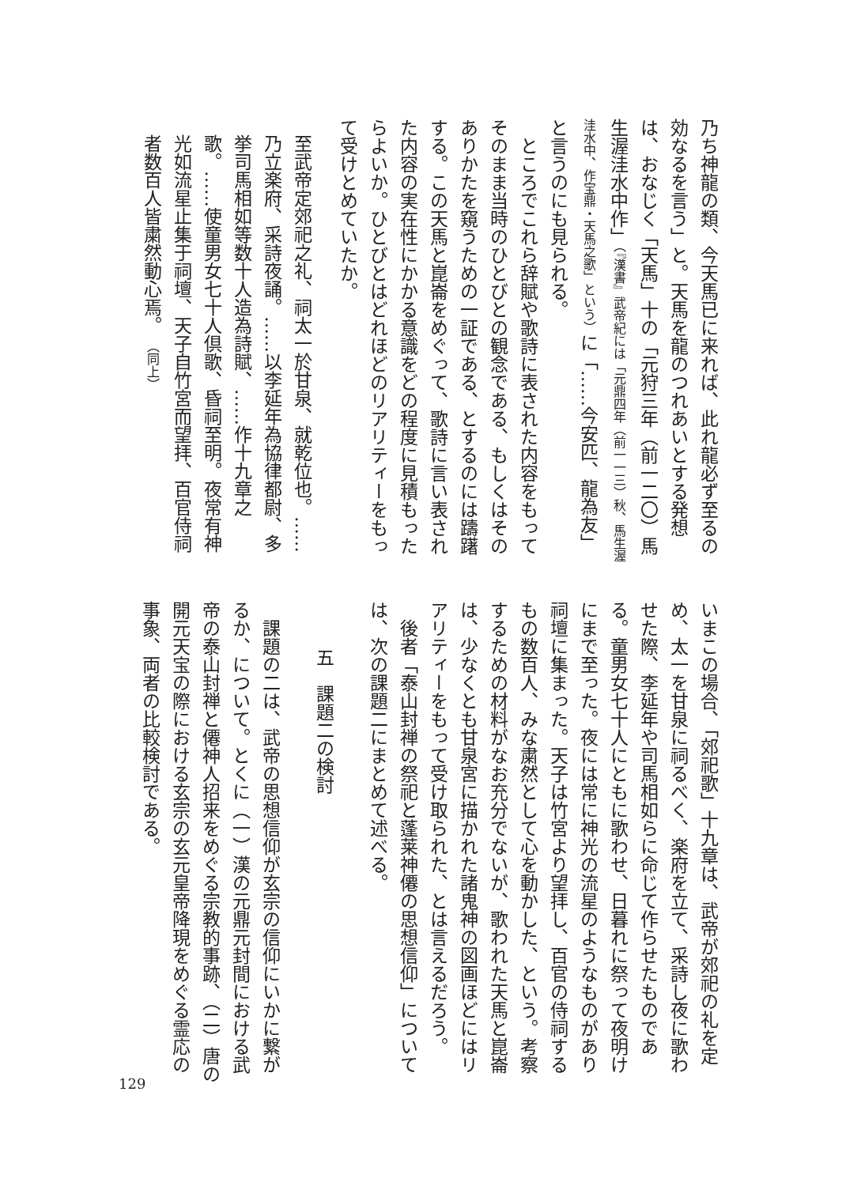乃ち神龍の類、今天馬已に来れば、此れ龍必ず至るの効なるを言う」と。天馬を龍のつれあいとする発想は、おなじく「天馬」十の「元狩三年（前一二〇）馬生渥洼水中作」（『漢書』武帝紀には「元鼎四年（前一一三）秋、馬生渥洼水中、作宝鼎・天馬之歌」という）に「……今安匹、龍為友」と言うのにも見られる。
　ところでこれら辞賦や歌詩に表された内容をもってそのまま当時のひとびとの観念である、もしくはそのありかたを窺うための一証である、とするのには躊躇する。この天馬と崑崙をめぐって、歌詩に言い表された内容の実在性にかかる意識をどの程度に見積もったらよいか。ひとびとはどれほどのリアリティーをもって受けとめていたか。
至武帝定郊祀之礼、祠太一於甘泉、就乾位也。……乃立楽府、采詩夜誦。……以李延年為協律都尉、多挙司馬相如等数十人造為詩賦、……作十九章之歌。……使童男女七十人倶歌、昏祠至明。夜常有神光如流星止集于祠壇、天子自竹宮而望拝、百官侍祠者数百人皆粛然動心焉。 （同上）
いまこの場合、「郊祀歌」十九章は、武帝が郊祀の礼を定め、太一を甘泉に祠るべく、楽府を立て、采詩し夜に歌わせた際、李延年や司馬相如らに命じて作らせたものである。童男女七十人にともに歌わせ、日暮れに祭って夜明けにまで至った。夜には常に神光の流星のようなものがあり祠壇に集まった。天子は竹宮より望拝し、百官の侍祠するもの数百人、みな粛然として心を動かした、という。考察するための材料がなお充分でないが、歌われた天馬と崑崙は、少なくとも甘泉宮に描かれた諸鬼神の図画ほどにはリアリティーをもって受け取られた、とは言えるだろう。
　後者「泰山封禅の祭祀と蓬莱神僊の思想信仰」については、次の課題二にまとめて述べる。
五　課題二の検討
　課題の二は、武帝の思想信仰が玄宗の信仰にいかに繋がるか、について。とくに（一）漢の元鼎元封間における武帝の泰山封禅と僊神人招来をめぐる宗教的事跡、（二）唐の開元天宝の際における玄宗の玄元皇帝降現をめぐる霊応の事象、両者の比較検討である。
129